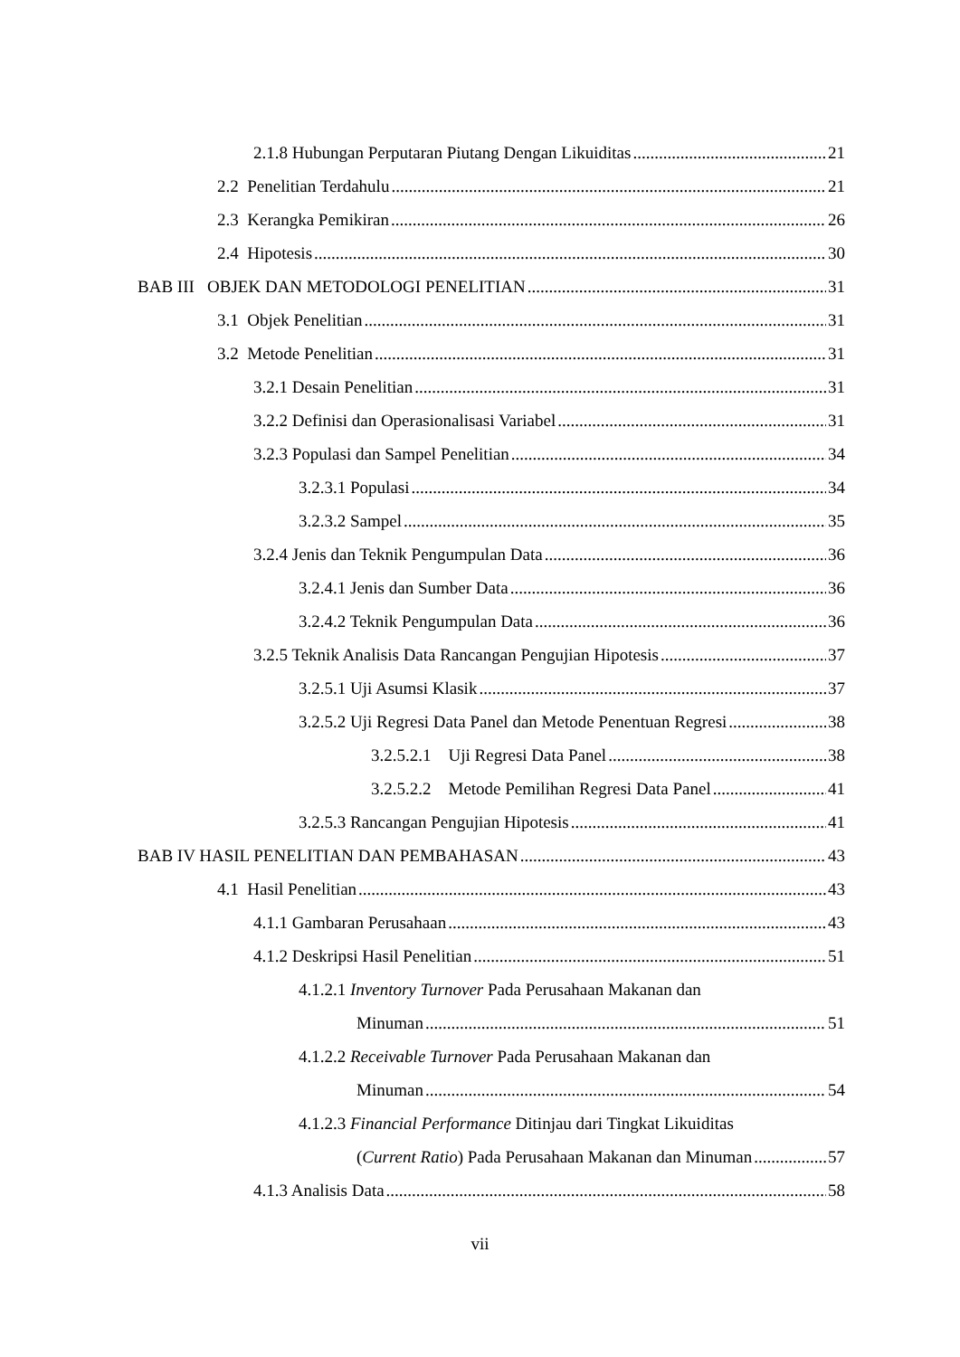2.1.8 Hubungan Perputaran Piutang Dengan Likuiditas 21
2.2 Penelitian Terdahulu 21
2.3 Kerangka Pemikiran 26
2.4 Hipotesis 30
BAB III OBJEK DAN METODOLOGI PENELITIAN 31
3.1 Objek Penelitian 31
3.2 Metode Penelitian 31
3.2.1 Desain Penelitian 31
3.2.2 Definisi dan Operasionalisasi Variabel 31
3.2.3 Populasi dan Sampel Penelitian 34
3.2.3.1 Populasi 34
3.2.3.2 Sampel 35
3.2.4 Jenis dan Teknik Pengumpulan Data 36
3.2.4.1 Jenis dan Sumber Data 36
3.2.4.2 Teknik Pengumpulan Data 36
3.2.5 Teknik Analisis Data Rancangan Pengujian Hipotesis 37
3.2.5.1 Uji Asumsi Klasik 37
3.2.5.2 Uji Regresi Data Panel dan Metode Penentuan Regresi 38
3.2.5.2.1 Uji Regresi Data Panel 38
3.2.5.2.2 Metode Pemilihan Regresi Data Panel 41
3.2.5.3 Rancangan Pengujian Hipotesis 41
BAB IV HASIL PENELITIAN DAN PEMBAHASAN 43
4.1 Hasil Penelitian 43
4.1.1 Gambaran Perusahaan 43
4.1.2 Deskripsi Hasil Penelitian 51
4.1.2.1 Inventory Turnover Pada Perusahaan Makanan dan
Minuman 51
4.1.2.2 Receivable Turnover Pada Perusahaan Makanan dan
Minuman 54
4.1.2.3 Financial Performance Ditinjau dari Tingkat Likuiditas
(Current Ratio) Pada Perusahaan Makanan dan Minuman 57
4.1.3 Analisis Data 58
vii